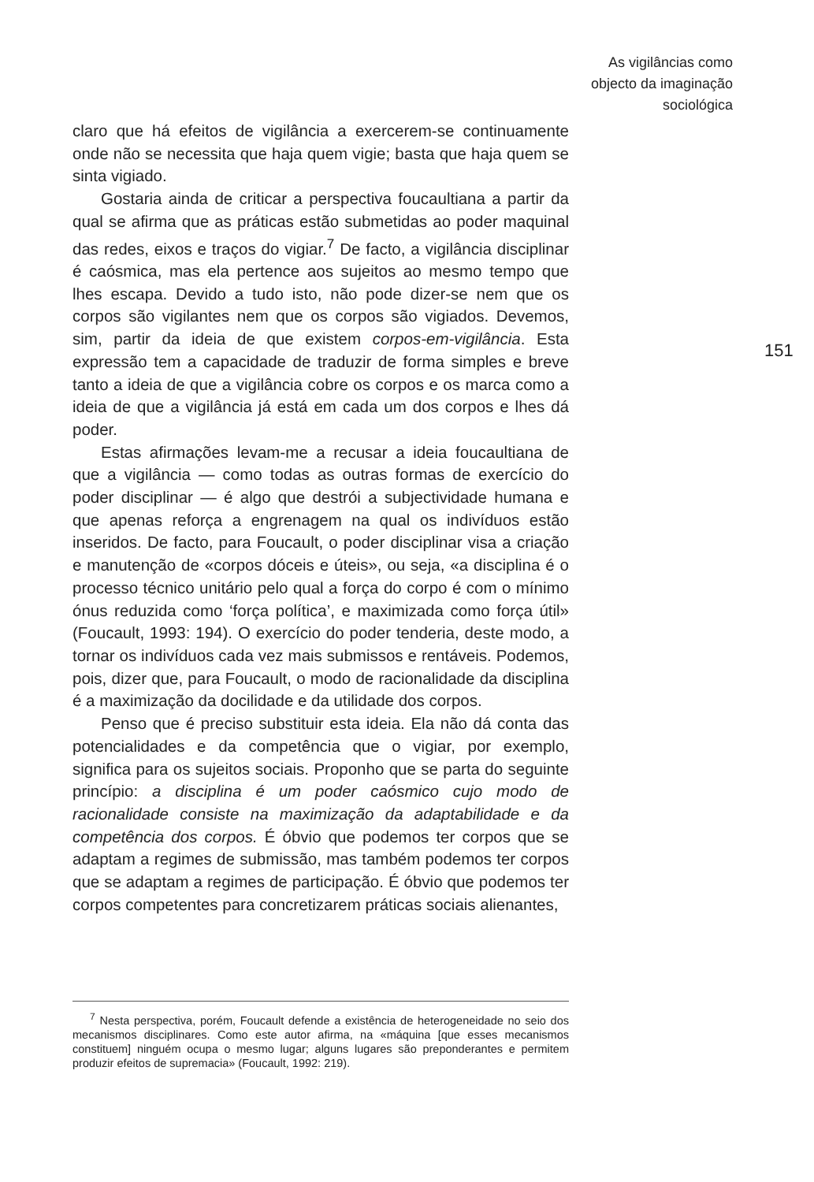As vigilâncias como
objecto da imaginação
sociológica
claro que há efeitos de vigilância a exercerem-se continuamente onde não se necessita que haja quem vigie; basta que haja quem se sinta vigiado.
Gostaria ainda de criticar a perspectiva foucaultiana a partir da qual se afirma que as práticas estão submetidas ao poder maquinal das redes, eixos e traços do vigiar.<sup>7</sup> De facto, a vigilância disciplinar é caósmica, mas ela pertence aos sujeitos ao mesmo tempo que lhes escapa. Devido a tudo isto, não pode dizer-se nem que os corpos são vigilantes nem que os corpos são vigiados. Devemos, sim, partir da ideia de que existem corpos-em-vigilância. Esta expressão tem a capacidade de traduzir de forma simples e breve tanto a ideia de que a vigilância cobre os corpos e os marca como a ideia de que a vigilância já está em cada um dos corpos e lhes dá poder.
Estas afirmações levam-me a recusar a ideia foucaultiana de que a vigilância — como todas as outras formas de exercício do poder disciplinar — é algo que destrói a subjectividade humana e que apenas reforça a engrenagem na qual os indivíduos estão inseridos. De facto, para Foucault, o poder disciplinar visa a criação e manutenção de «corpos dóceis e úteis», ou seja, «a disciplina é o processo técnico unitário pelo qual a força do corpo é com o mínimo ónus reduzida como ‘força política’, e maximizada como força útil» (Foucault, 1993: 194). O exercício do poder tenderia, deste modo, a tornar os indivíduos cada vez mais submissos e rentáveis. Podemos, pois, dizer que, para Foucault, o modo de racionalidade da disciplina é a maximização da docilidade e da utilidade dos corpos.
Penso que é preciso substituir esta ideia. Ela não dá conta das potencialidades e da competência que o vigiar, por exemplo, significa para os sujeitos sociais. Proponho que se parta do seguinte princípio: a disciplina é um poder caósmico cujo modo de racionalidade consiste na maximização da adaptabilidade e da competência dos corpos. É óbvio que podemos ter corpos que se adaptam a regimes de submissão, mas também podemos ter corpos que se adaptam a regimes de participação. É óbvio que podemos ter corpos competentes para concretizarem práticas sociais alienantes,
151
<sup>7</sup> Nesta perspectiva, porém, Foucault defende a existência de heterogeneidade no seio dos mecanismos disciplinares. Como este autor afirma, na «máquina [que esses mecanismos constituem] ninguém ocupa o mesmo lugar; alguns lugares são preponderantes e permitem produzir efeitos de supremacia» (Foucault, 1992: 219).